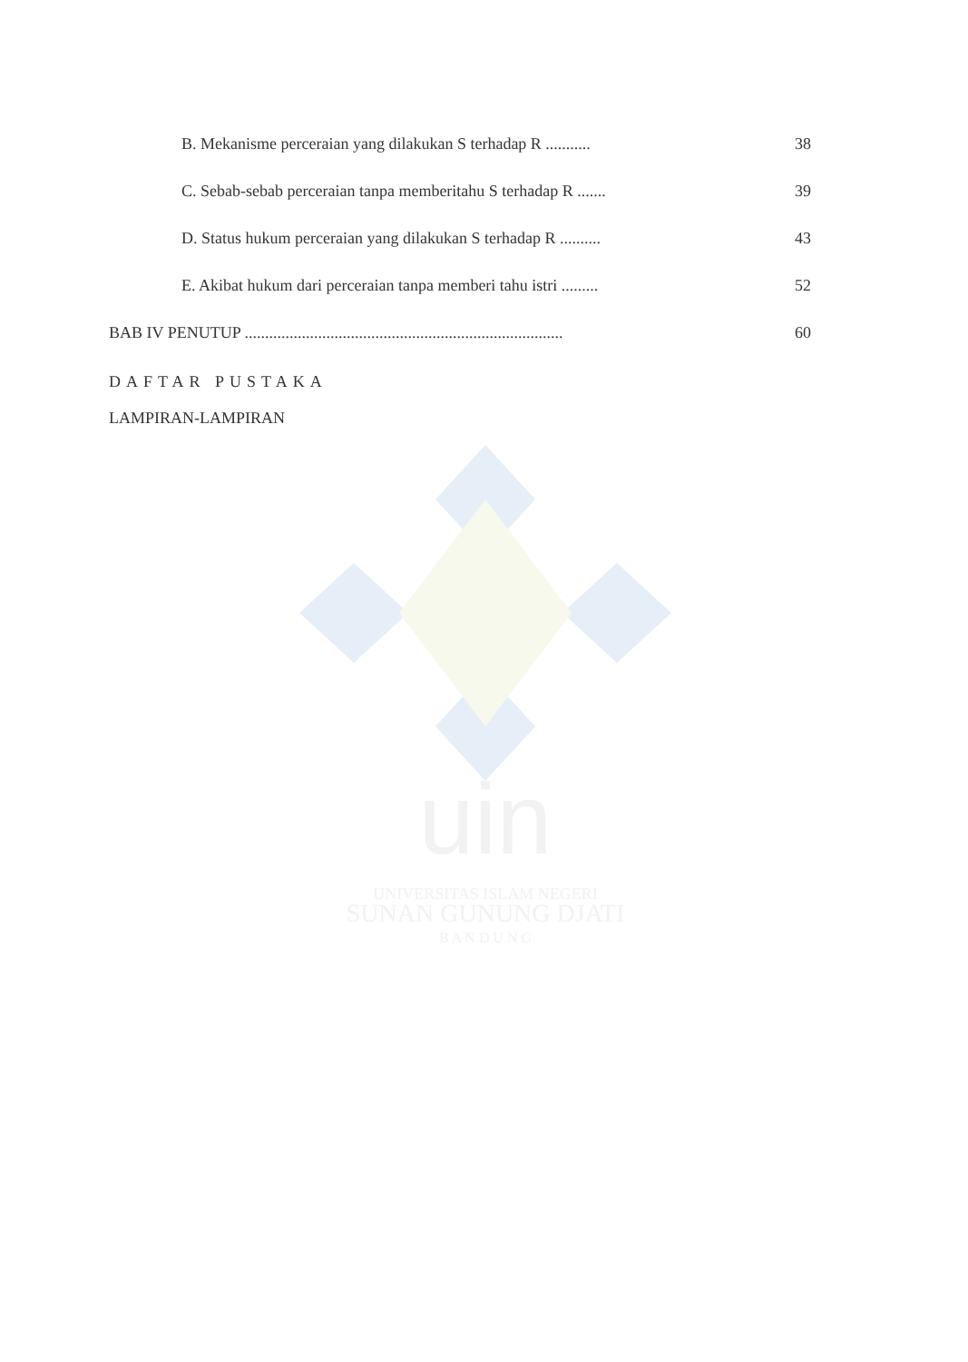uin
UNIVERSITAS ISLAM NEGERI
SUNAN GUNUNG DJATI
B A N D U N G
B. Mekanisme perceraian yang dilakukan S terhadap R ........... 38
C. Sebab-sebab perceraian tanpa memberitahu S terhadap R ....... 39
D. Status hukum perceraian yang dilakukan S terhadap R .......... 43
E. Akibat hukum dari perceraian tanpa memberi tahu istri ......... 52
BAB IV PENUTUP .............................................................................. 60
DAFTAR PUSTAKA
LAMPIRAN-LAMPIRAN